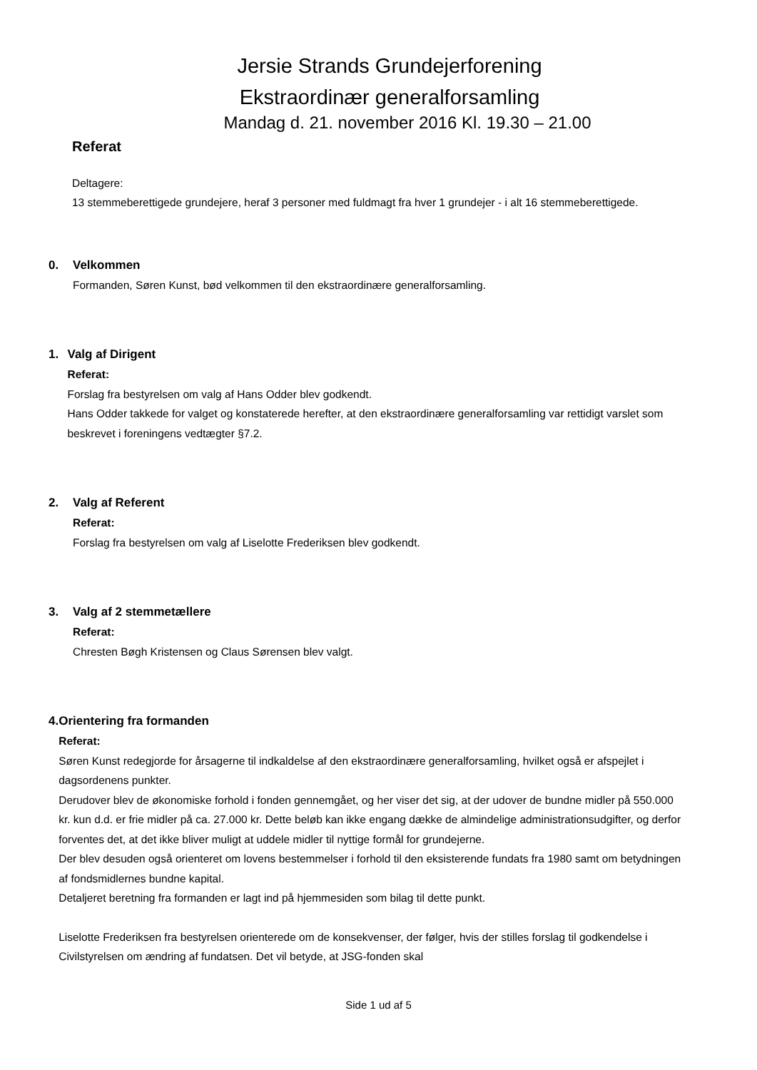Jersie Strands Grundejerforening
Ekstraordinær generalforsamling
Mandag d. 21. november 2016 Kl. 19.30 – 21.00
Referat
Deltagere:
13 stemmeberettigede grundejere, heraf 3 personer med fuldmagt fra hver 1 grundejer - i alt 16 stemmeberettigede.
0. Velkommen
Formanden, Søren Kunst, bød velkommen til den ekstraordinære generalforsamling.
1. Valg af Dirigent
Referat:
Forslag fra bestyrelsen om valg af Hans Odder blev godkendt.
Hans Odder takkede for valget og konstaterede herefter, at den ekstraordinære generalforsamling var rettidigt varslet som beskrevet i foreningens vedtægter §7.2.
2. Valg af Referent
Referat:
Forslag fra bestyrelsen om valg af Liselotte Frederiksen blev godkendt.
3. Valg af 2 stemmetællere
Referat:
Chresten Bøgh Kristensen og Claus Sørensen blev valgt.
4. Orientering fra formanden
Referat:
Søren Kunst redegjorde for årsagerne til indkaldelse af den ekstraordinære generalforsamling, hvilket også er afspejlet i dagsordenens punkter.
Derudover blev de økonomiske forhold i fonden gennemgået, og her viser det sig, at der udover de bundne midler på 550.000 kr. kun d.d. er frie midler på ca. 27.000 kr. Dette beløb kan ikke engang dække de almindelige administrationsudgifter, og derfor forventes det, at det ikke bliver muligt at uddele midler til nyttige formål for grundejerne.
Der blev desuden også orienteret om lovens bestemmelser i forhold til den eksisterende fundats fra 1980 samt om betydningen af fondsmidlernes bundne kapital.
Detaljeret beretning fra formanden er lagt ind på hjemmesiden som bilag til dette punkt.
Liselotte Frederiksen fra bestyrelsen orienterede om de konsekvenser, der følger, hvis der stilles forslag til godkendelse i Civilstyrelsen om ændring af fundatsen. Det vil betyde, at JSG-fonden skal
Side 1 ud af 5